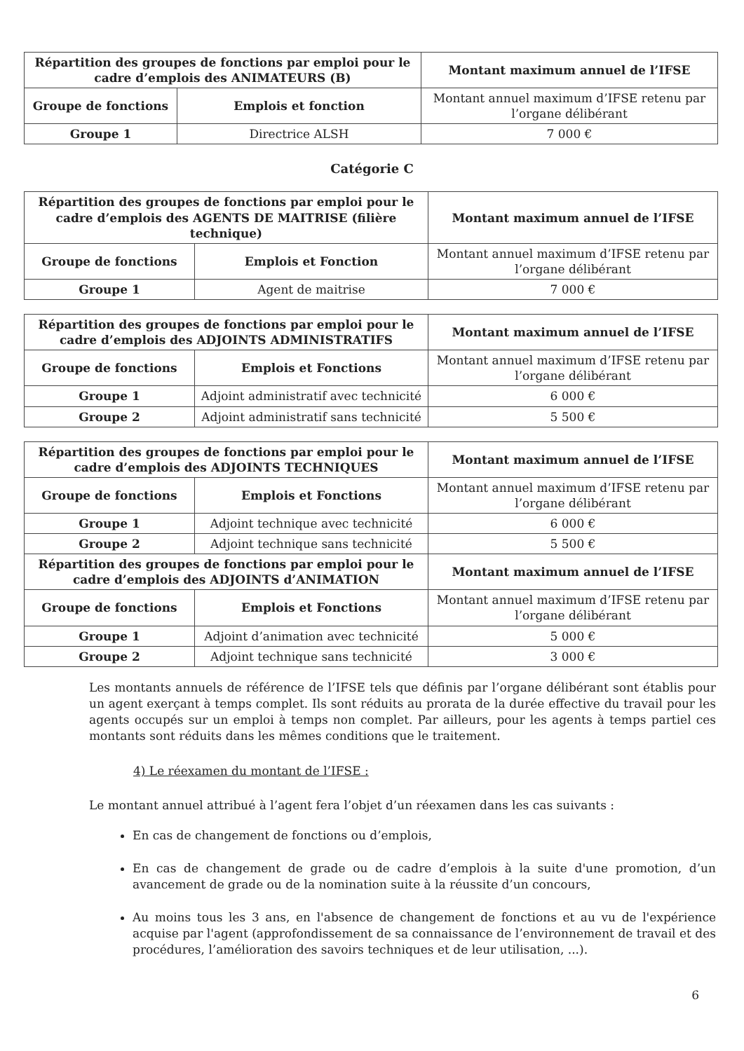| Répartition des groupes de fonctions par emploi pour le cadre d’emplois des ANIMATEURS (B) | | Montant maximum annuel de l’IFSE |
| --- | --- | --- |
| Groupe de fonctions | Emplois et fonction | Montant annuel maximum d’IFSE retenu par l’organe délibérant |
| Groupe 1 | Directrice ALSH | 7 000 € |
Catégorie C
| Répartition des groupes de fonctions par emploi pour le cadre d’emplois des AGENTS DE MAITRISE (filière technique) | | Montant maximum annuel de l’IFSE |
| --- | --- | --- |
| Groupe de fonctions | Emplois et Fonction | Montant annuel maximum d’IFSE retenu par l’organe délibérant |
| Groupe 1 | Agent de maitrise | 7 000 € |
| Répartition des groupes de fonctions par emploi pour le cadre d’emplois des ADJOINTS ADMINISTRATIFS | | Montant maximum annuel de l’IFSE |
| --- | --- | --- |
| Groupe de fonctions | Emplois et Fonctions | Montant annuel maximum d’IFSE retenu par l’organe délibérant |
| Groupe 1 | Adjoint administratif avec technicité | 6 000 € |
| Groupe 2 | Adjoint administratif sans technicité | 5 500 € |
| Répartition des groupes de fonctions par emploi pour le cadre d’emplois des ADJOINTS TECHNIQUES | | Montant maximum annuel de l’IFSE |
| --- | --- | --- |
| Groupe de fonctions | Emplois et Fonctions | Montant annuel maximum d’IFSE retenu par l’organe délibérant |
| Groupe 1 | Adjoint technique avec technicité | 6 000 € |
| Groupe 2 | Adjoint technique sans technicité | 5 500 € |
| Répartition des groupes de fonctions par emploi pour le cadre d’emplois des ADJOINTS d’ANIMATION | | Montant maximum annuel de l’IFSE |
| Groupe de fonctions | Emplois et Fonctions | Montant annuel maximum d’IFSE retenu par l’organe délibérant |
| Groupe 1 | Adjoint d’animation avec technicité | 5 000 € |
| Groupe 2 | Adjoint technique sans technicité | 3 000 € |
Les montants annuels de référence de l’IFSE tels que définis par l’organe délibérant sont établis pour un agent exerçant à temps complet. Ils sont réduits au prorata de la durée effective du travail pour les agents occupés sur un emploi à temps non complet. Par ailleurs, pour les agents à temps partiel ces montants sont réduits dans les mêmes conditions que le traitement.
4) Le réexamen du montant de l’IFSE :
Le montant annuel attribué à l’agent fera l’objet d’un réexamen dans les cas suivants :
En cas de changement de fonctions ou d’emplois,
En cas de changement de grade ou de cadre d’emplois à la suite d'une promotion, d’un avancement de grade ou de la nomination suite à la réussite d’un concours,
Au moins tous les 3 ans, en l'absence de changement de fonctions et au vu de l'expérience acquise par l'agent (approfondissement de sa connaissance de l’environnement de travail et des procédures, l’amélioration des savoirs techniques et de leur utilisation, ...).
6